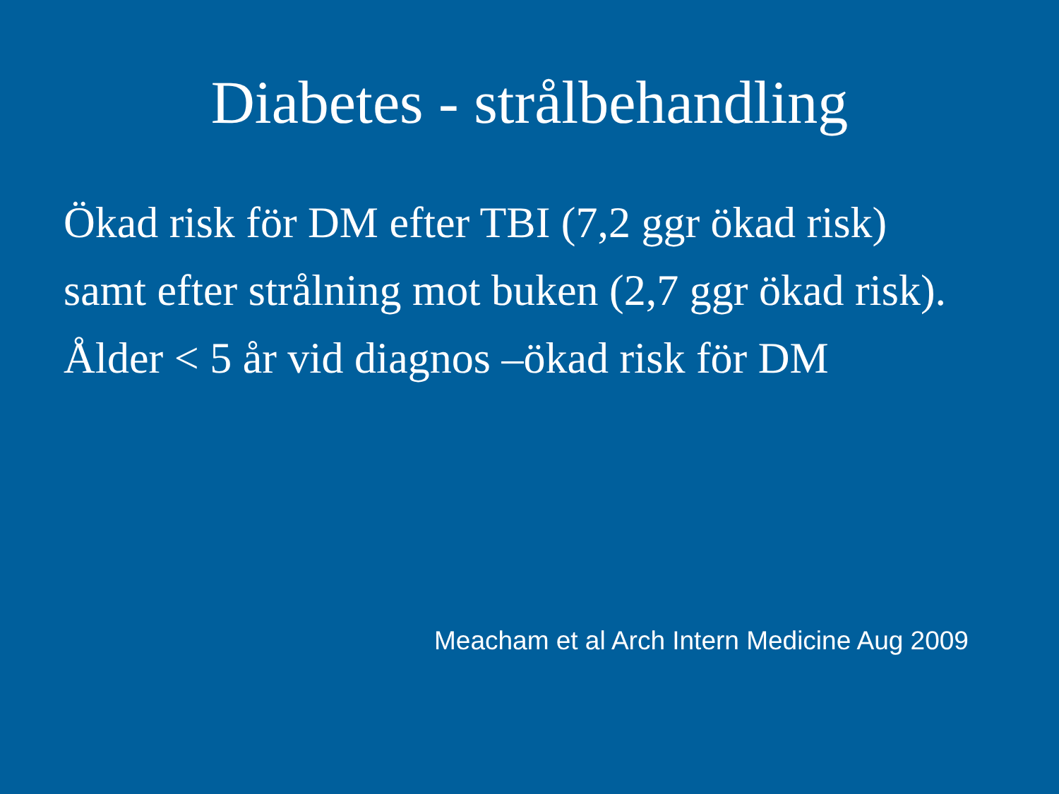Diabetes - strålbehandling
Ökad risk för DM efter TBI (7,2 ggr ökad risk)
samt efter strålning mot buken (2,7 ggr ökad risk).
Ålder < 5 år vid diagnos –ökad risk för DM
Meacham et al Arch Intern Medicine Aug 2009